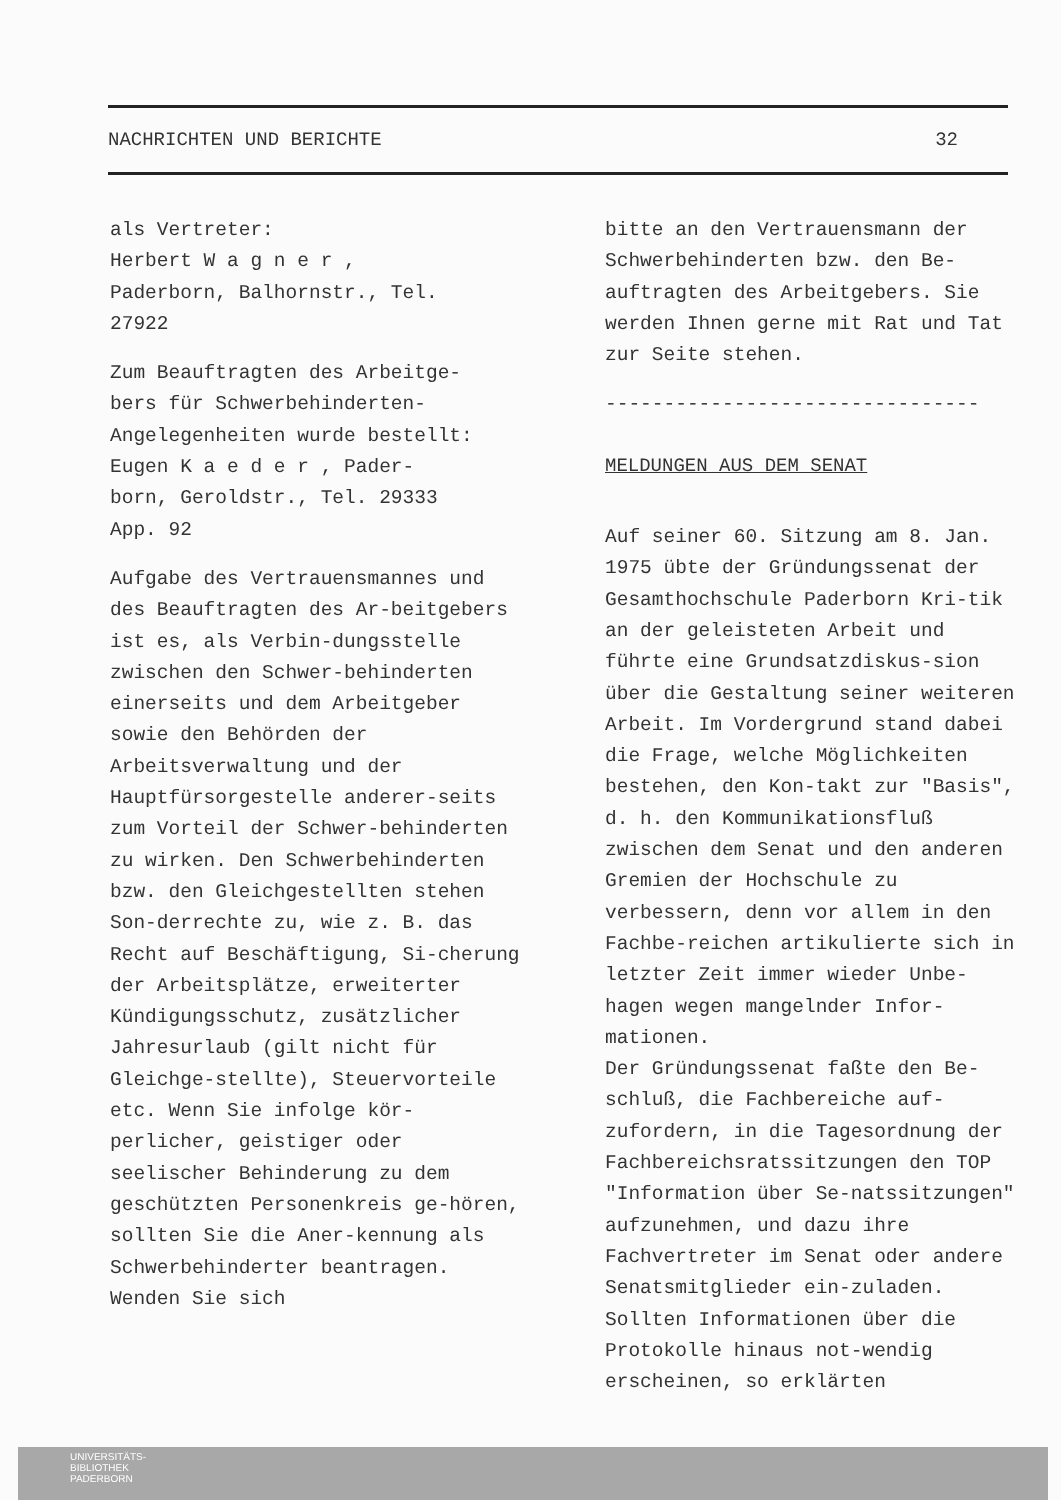NACHRICHTEN UND BERICHTE 32
als Vertreter:
Herbert W a g n e r ,
Paderborn, Balhornstr., Tel.
27922
Zum Beauftragten des Arbeitge-
bers für Schwerbehinderten-
Angelegenheiten wurde bestellt:
Eugen K a e d e r , Pader-
born, Geroldstr., Tel. 29333
App. 92
Aufgabe des Vertrauensmannes und des Beauftragten des Ar-beitgebers ist es, als Verbin-dungsstelle zwischen den Schwer-behinderten einerseits und dem Arbeitgeber sowie den Behörden der Arbeitsverwaltung und der Hauptfürsorgestelle anderer-seits zum Vorteil der Schwer-behinderten zu wirken. Den Schwerbehinderten bzw. den Gleichgestellten stehen Son-derrechte zu, wie z. B. das Recht auf Beschäftigung, Si-cherung der Arbeitsplätze, erweiterter Kündigungsschutz, zusätzlicher Jahresurlaub (gilt nicht für Gleichge-stellte), Steuervorteile etc. Wenn Sie infolge kör-perlicher, geistiger oder seelischer Behinderung zu dem geschützten Personenkreis ge-hören, sollten Sie die Aner-kennung als Schwerbehinderter beantragen. Wenden Sie sich
bitte an den Vertrauensmann der Schwerbehinderten bzw. den Be-auftragten des Arbeitgebers. Sie werden Ihnen gerne mit Rat und Tat zur Seite stehen.
--------------------------------
MELDUNGEN AUS DEM SENAT
Auf seiner 60. Sitzung am 8. Jan. 1975 übte der Gründungssenat der Gesamthochschule Paderborn Kri-tik an der geleisteten Arbeit und führte eine Grundsatzdiskus-sion über die Gestaltung seiner weiteren Arbeit. Im Vordergrund stand dabei die Frage, welche Möglichkeiten bestehen, den Kon-takt zur "Basis", d. h. den Kommunikationsfluß zwischen dem Senat und den anderen Gremien der Hochschule zu verbessern, denn vor allem in den Fachbe-reichen artikulierte sich in letzter Zeit immer wieder Unbe-hagen wegen mangelnder Infor-mationen.
Der Gründungssenat faßte den Be-schluß, die Fachbereiche auf-zufordern, in die Tagesordnung der Fachbereichsratssitzungen den TOP "Information über Se-natssitzungen" aufzunehmen, und dazu ihre Fachvertreter im Senat oder andere Senatsmitglieder ein-zuladen. Sollten Informationen über die Protokolle hinaus not-wendig erscheinen, so erklärten
UNIVERSITÄTS-
BIBLIOTHEK
PADERBORN